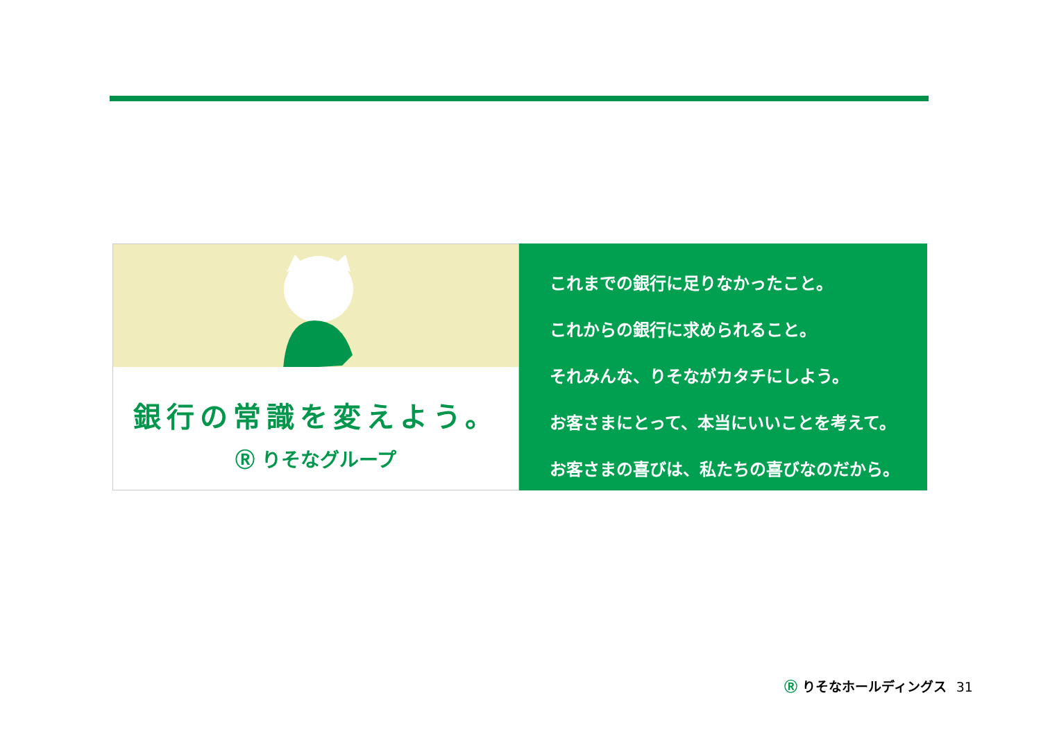銀行の常識を変えよう。
Ⓡ りそなグループ
これまでの銀行に足りなかったこと。
これからの銀行に求められること。
それみんな、りそながカタチにしよう。
お客さまにとって、本当にいいことを考えて。
お客さまの喜びは、私たちの喜びなのだから。
Ⓡ りそなホールディングス 31